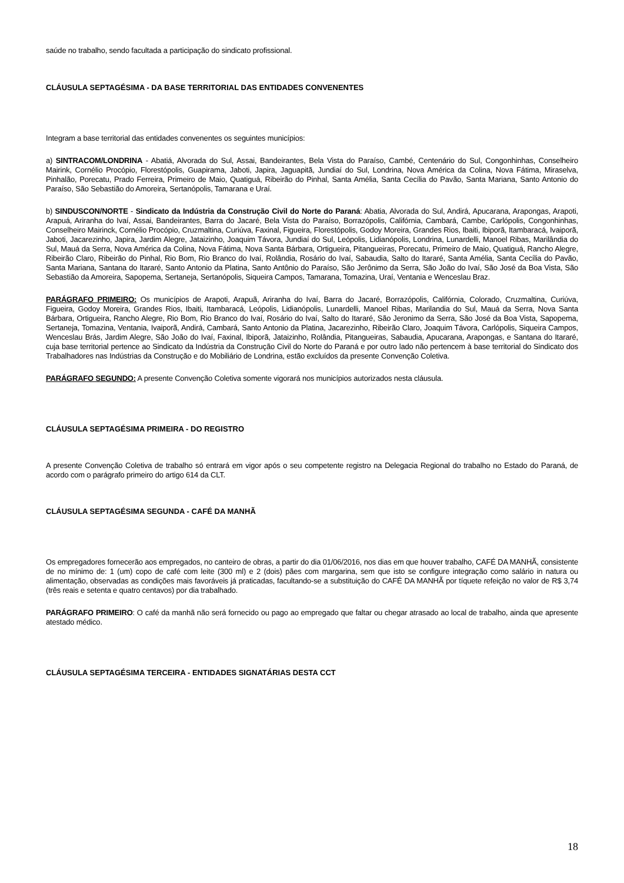saúde no trabalho, sendo facultada a participação do sindicato profissional.
CLÁUSULA SEPTAGÉSIMA - DA BASE TERRITORIAL DAS ENTIDADES CONVENENTES
Integram a base territorial das entidades convenentes os seguintes municípios:
a) SINTRACOM/LONDRINA - Abatiá, Alvorada do Sul, Assai, Bandeirantes, Bela Vista do Paraíso, Cambé, Centenário do Sul, Congonhinhas, Conselheiro Mairink, Cornélio Procópio, Florestópolis, Guapirama, Jaboti, Japira, Jaguapitã, Jundiaí do Sul, Londrina, Nova América da Colina, Nova Fátima, Miraselva, Pinhalão, Porecatu, Prado Ferreira, Primeiro de Maio, Quatiguá, Ribeirão do Pinhal, Santa Amélia, Santa Cecília do Pavão, Santa Mariana, Santo Antonio do Paraíso, São Sebastião do Amoreira, Sertanópolis, Tamarana e Uraí.
b) SINDUSCON/NORTE - Sindicato da Indústria da Construção Civil do Norte do Paraná: Abatia, Alvorada do Sul, Andirá, Apucarana, Arapongas, Arapoti, Arapuá, Ariranha do Ivaí, Assai, Bandeirantes, Barra do Jacaré, Bela Vista do Paraíso, Borrazópolis, Califórnia, Cambará, Cambe, Carlópolis, Congonhinhas, Conselheiro Mairinck, Cornélio Procópio, Cruzmaltina, Curiúva, Faxinal, Figueira, Florestópolis, Godoy Moreira, Grandes Rios, Ibaiti, Ibiporã, Itambaracá, Ivaiporã, Jaboti, Jacarezinho, Japira, Jardim Alegre, Jataizinho, Joaquim Távora, Jundiaí do Sul, Leópolis, Lidianópolis, Londrina, Lunardelli, Manoel Ribas, Marilândia do Sul, Mauá da Serra, Nova América da Colina, Nova Fátima, Nova Santa Bárbara, Ortigueira, Pitangueiras, Porecatu, Primeiro de Maio, Quatiguá, Rancho Alegre, Ribeirão Claro, Ribeirão do Pinhal, Rio Bom, Rio Branco do Ivaí, Rolândia, Rosário do Ivaí, Sabaudia, Salto do Itararé, Santa Amélia, Santa Cecília do Pavão, Santa Mariana, Santana do Itararé, Santo Antonio da Platina, Santo Antônio do Paraíso, São Jerônimo da Serra, São João do Ivaí, São José da Boa Vista, São Sebastião da Amoreira, Sapopema, Sertaneja, Sertanópolis, Siqueira Campos, Tamarana, Tomazina, Uraí, Ventania e Wenceslau Braz.
PARÁGRAFO PRIMEIRO: Os municípios de Arapoti, Arapuã, Ariranha do Ivaí, Barra do Jacaré, Borrazópolis, Califórnia, Colorado, Cruzmaltina, Curiúva, Figueira, Godoy Moreira, Grandes Rios, Ibaiti, Itambaracá, Leópolis, Lidianópolis, Lunardelli, Manoel Ribas, Marilandia do Sul, Mauá da Serra, Nova Santa Bárbara, Ortigueira, Rancho Alegre, Rio Bom, Rio Branco do Ivaí, Rosário do Ivaí, Salto do Itararé, São Jeronimo da Serra, São José da Boa Vista, Sapopema, Sertaneja, Tomazina, Ventania, Ivaiporã, Andirá, Cambará, Santo Antonio da Platina, Jacarezinho, Ribeirão Claro, Joaquim Távora, Carlópolis, Siqueira Campos, Wenceslau Brás, Jardim Alegre, São João do Ivaí, Faxinal, Ibiporã, Jataizinho, Rolândia, Pitangueiras, Sabaudia, Apucarana, Arapongas, e Santana do Itararé, cuja base territorial pertence ao Sindicato da Indústria da Construção Civil do Norte do Paraná e por outro lado não pertencem à base territorial do Sindicato dos Trabalhadores nas Indústrias da Construção e do Mobiliário de Londrina, estão excluídos da presente Convenção Coletiva.
PARÁGRAFO SEGUNDO: A presente Convenção Coletiva somente vigorará nos municípios autorizados nesta cláusula.
CLÁUSULA SEPTAGÉSIMA PRIMEIRA - DO REGISTRO
A presente Convenção Coletiva de trabalho só entrará em vigor após o seu competente registro na Delegacia Regional do trabalho no Estado do Paraná, de acordo com o parágrafo primeiro do artigo 614 da CLT.
CLÁUSULA SEPTAGÉSIMA SEGUNDA - CAFÉ DA MANHÃ
Os empregadores fornecerão aos empregados, no canteiro de obras, a partir do dia 01/06/2016, nos dias em que houver trabalho, CAFÉ DA MANHÃ, consistente de no mínimo de: 1 (um) copo de café com leite (300 ml) e 2 (dois) pães com margarina, sem que isto se configure integração como salário in natura ou alimentação, observadas as condições mais favoráveis já praticadas, facultando-se a substituição do CAFÉ DA MANHÃ por tíquete refeição no valor de R$ 3,74 (três reais e setenta e quatro centavos) por dia trabalhado.
PARÁGRAFO PRIMEIRO: O café da manhã não será fornecido ou pago ao empregado que faltar ou chegar atrasado ao local de trabalho, ainda que apresente atestado médico.
CLÁUSULA SEPTAGÉSIMA TERCEIRA - ENTIDADES SIGNATÁRIAS DESTA CCT
18